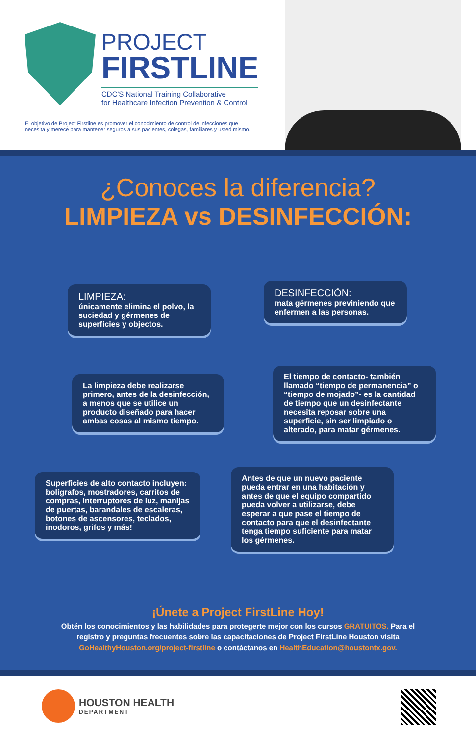PROJECT
FIRSTLINE
CDC'S National Training Collaborative
for Healthcare Infection Prevention & Control
El objetivo de Project Firstline es promover el conocimiento de control de infecciones que necesita y merece para mantener seguros a sus pacientes, colegas, familiares y usted mismo.
¿Conoces la diferencia?
LIMPIEZA vs DESINFECCIÓN:
LIMPIEZA:
únicamente elimina el polvo, la suciedad y gérmenes de superficies y objectos.
DESINFECCIÓN:
mata gérmenes previniendo que enfermen a las personas.
La limpieza debe realizarse primero, antes de la desinfección, a menos que se utilice un producto diseñado para hacer ambas cosas al mismo tiempo.
El tiempo de contacto- también llamado “tiempo de permanencia” o “tiempo de mojado”- es la cantidad de tiempo que un desinfectante necesita reposar sobre una superficie, sin ser limpiado o alterado, para matar gérmenes.
Superficies de alto contacto incluyen: bolígrafos, mostradores, carritos de compras, interruptores de luz, manijas de puertas, barandales de escaleras, botones de ascensores, teclados, inodoros, grifos y más!
Antes de que un nuevo paciente pueda entrar en una habitación y antes de que el equipo compartido pueda volver a utilizarse, debe esperar a que pase el tiempo de contacto para que el desinfectante tenga tiempo suficiente para matar los gérmenes.
¡Únete a Project FirstLine Hoy!
Obtén los conocimientos y las habilidades para protegerte mejor con los cursos GRATUITOS. Para el registro y preguntas frecuentes sobre las capacitaciones de Project FirstLine Houston visita GoHealthyHouston.org/project-firstline o contáctanos en HealthEducation@houstontx.gov.
HOUSTON HEALTH
DEPARTMENT